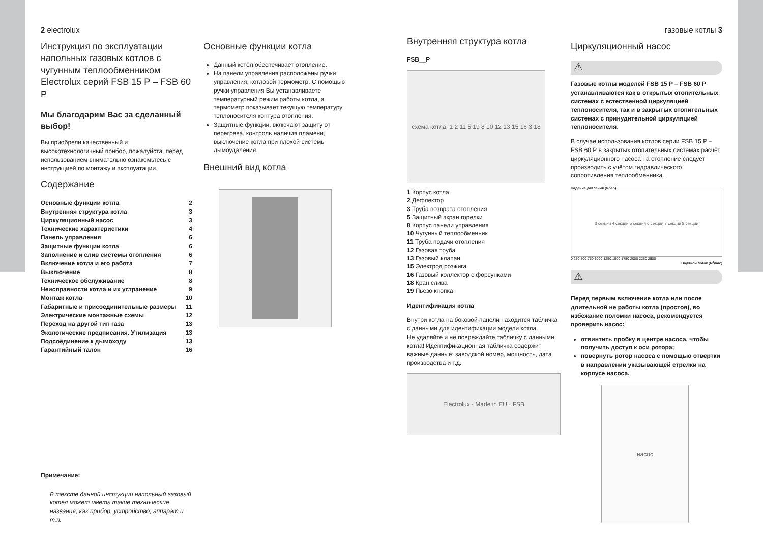2 electrolux
Инструкция по эксплуатации напольных газовых котлов с чугунным теплообменником Electrolux серий FSB 15 P – FSB 60 P
Мы благодарим Вас за сделанный выбор!
Вы приобрели качественный и высокотехнологичный прибор, пожалуйста, перед использованием внимательно ознакомьтесь с инструкцией по монтажу и эксплуатации.
Содержание
| Основные функции котла | 2 |
| Внутренняя структура котла | 3 |
| Циркуляционный насос | 3 |
| Технические характеристики | 4 |
| Панель управления | 6 |
| Защитные функции котла | 6 |
| Заполнение и слив системы отопления | 6 |
| Включение котла и его работа | 7 |
| Выключение | 8 |
| Техническое обслуживание | 8 |
| Неисправности котла и их устранение | 9 |
| Монтаж котла | 10 |
| Габаритные и присоединительные размеры | 11 |
| Электрические монтажные схемы | 12 |
| Переход на другой тип газа | 13 |
| Экологические предписания. Утилизация | 13 |
| Подсоединение к дымоходу | 13 |
| Гарантийный талон | 16 |
Примечание:
В тексте данной инстукции напольный газовый котел может иметь такие технические названия, как прибор, устройство, аппарат и т.п.
Основные функции котла
Данный котёл обеспечивает отопление.
На панели управления расположены ручки управления, котловой термометр. С помощью ручки управления Вы устанавливаете температурный режим работы котла, а термометр показывает текущую температуру теплоносителя контура отопления.
Защитные функции, включают защиту от перегрева, контроль наличия пламени, выключение котла при плохой системы дымоудаления.
Внешний вид котла
Внутренняя структура котла
FSB__P
схема котла: 1 2 11 5 19 8 10 12 13 15 16 3 18
1 Корпус котла
2 Дефлектор
3 Труба возврата отопления
5 Защитный экран горелки
8 Корпус панели управления
10 Чугунный теплообменник
11 Труба подачи отопления
12 Газовая труба
13 Газовый клапан
15 Электрод розжига
16 Газовый коллектор с форсунками
18 Кран слива
19 Пьезо кнопка
Идентификация котла
Внутри котла на боковой панели находится табличка с данными для идентификации модели котла.
Не удаляйте и не повреждайте табличку с данными котла! Идентификационная табличка содержит важные данные: заводской номер, мощность, дата производства и т.д.
Electrolux · Made in EU · FSB
газовые котлы 3
Циркуляционный насос
⚠
Газовые котлы моделей FSB 15 P – FSB 60 P устанавливаются как в открытых отопительных системах с естественной циркуляцией теплоносителя, так и в закрытых отопительных системах с принудительной циркуляцией теплоносителя.
В случае использования котлов серии FSB 15 P – FSB 60 P в закрытых отопительных системах расчёт циркуляционного насоса на отопление следует производить с учётом гидравлического сопротивления теплообменника.
Падение давления (мбар)
3 секции 4 секции 5 секций 6 секций 7 секций 8 секций
0 250 500 750 1000 1250 1500 1750 2000 2250 2500
Водяной поток (м<sup>3</sup>/час)
⚠
Перед первым включение котла или после длительной не работы котла (простоя), во избежание поломки насоса, рекомендуется проверить насос:
отвинтить пробку в центре насоса, чтобы получить доступ к оси ротора;
повернуть ротор насоса с помощью отвертки в направлении указывающей стрелки на корпусе насоса.
насос